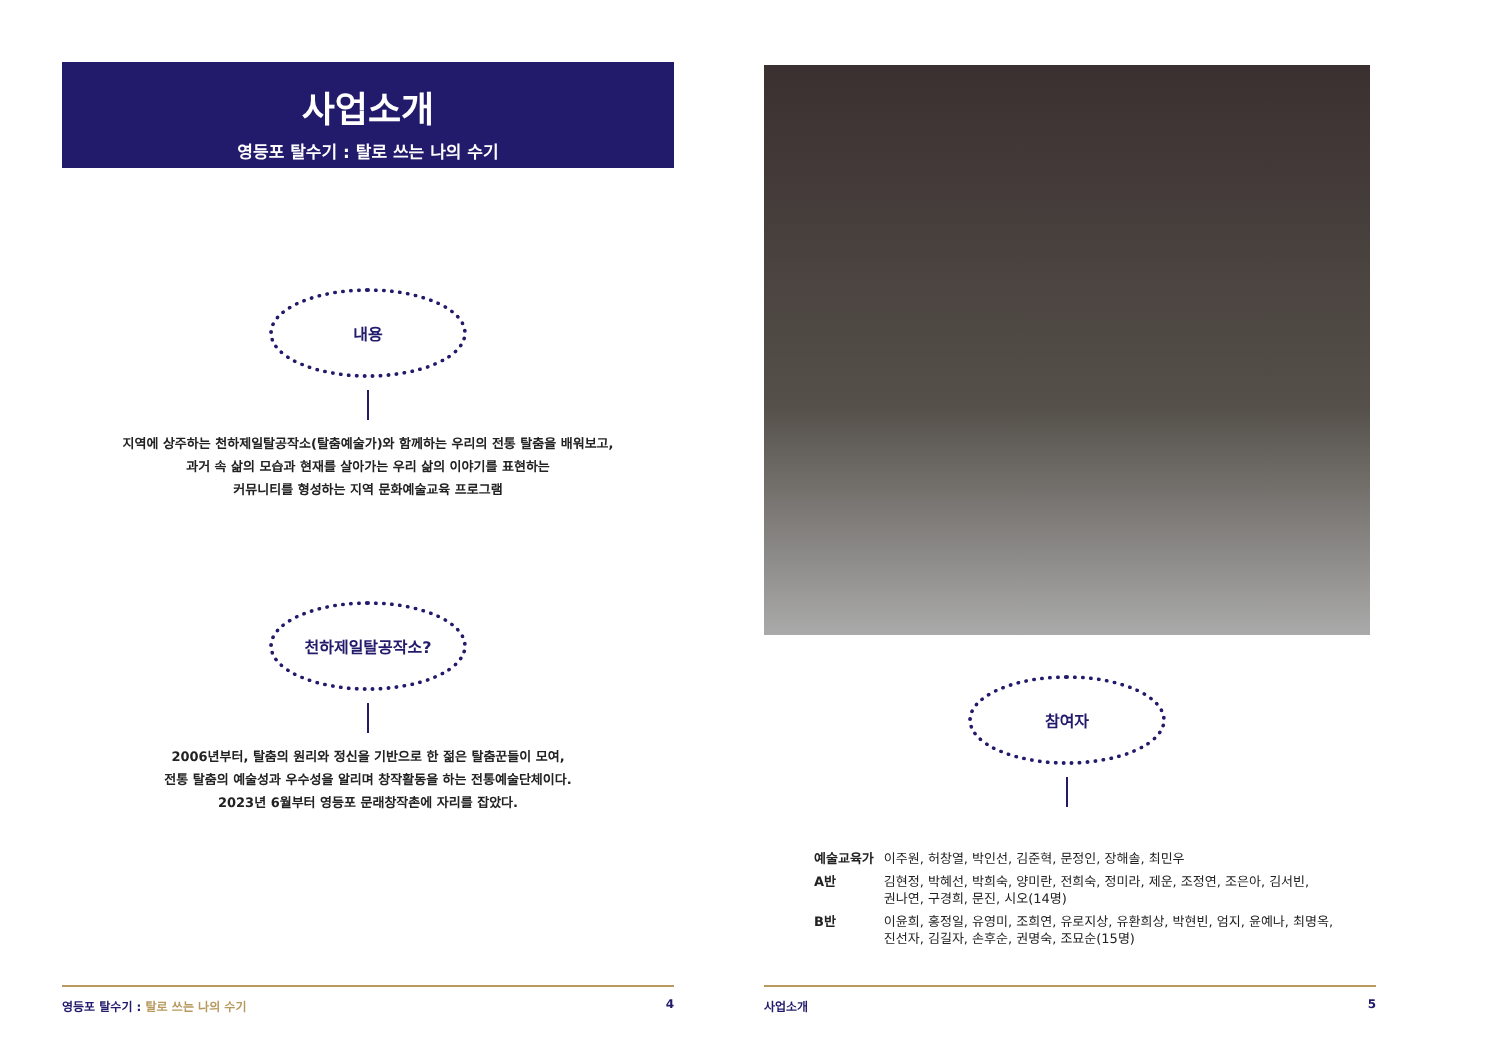사업소개
영등포 탈수기 : 탈로 쓰는 나의 수기
내용
지역에 상주하는 천하제일탈공작소(탈춤예술가)와 함께하는 우리의 전통 탈춤을 배워보고,
과거 속 삶의 모습과 현재를 살아가는 우리 삶의 이야기를 표현하는
커뮤니티를 형성하는 지역 문화예술교육 프로그램
천하제일탈공작소?
2006년부터, 탈춤의 원리와 정신을 기반으로 한 젊은 탈춤꾼들이 모여,
전통 탈춤의 예술성과 우수성을 알리며 창작활동을 하는 전통예술단체이다.
2023년 6월부터 영등포 문래창작촌에 자리를 잡았다.
영등포 탈수기 : 탈로 쓰는 나의 수기 4
참여자
| 예술교육가 | 이주원, 허창열, 박인선, 김준혁, 문정인, 장해솔, 최민우 |
| A반 | 김현정, 박혜선, 박희숙, 양미란, 전희숙, 정미라, 제운, 조정연, 조은아, 김서빈, 권나연, 구경희, 문진, 시오(14명) |
| B반 | 이윤희, 홍정일, 유영미, 조희연, 유로지상, 유환희상, 박현빈, 엄지, 윤예나, 최명옥, 진선자, 김길자, 손후순, 권명숙, 조묘순(15명) |
사업소개 5